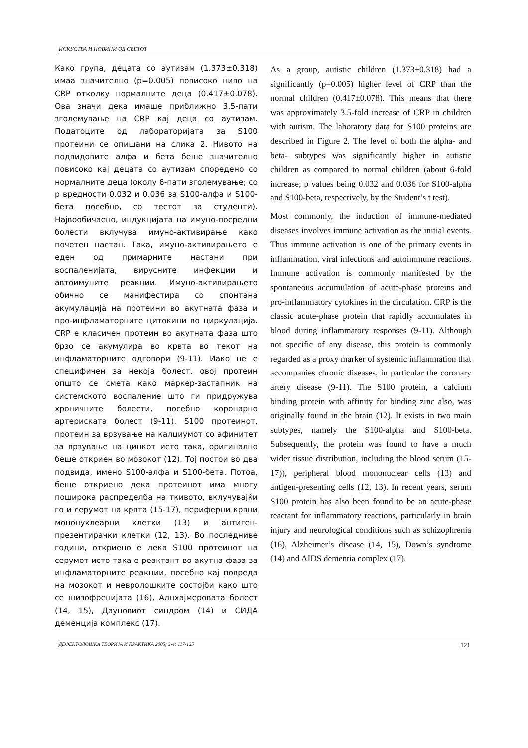ИСКУСТВА И НОВИНИ ОД СВЕТОТ
Како група, децата со аутизам (1.373±0.318) имаа значително (p=0.005) повисоко ниво на CRP отколку нормалните деца (0.417±0.078). Ова значи дека имаше приближно 3.5-пати зголемување на CRP кај деца со аутизам. Податоците од лабораторијата за S100 протеини се опишани на слика 2. Нивото на подвидовите алфа и бета беше значително повисоко кај децата со аутизам споредено со нормалните деца (околу 6-пати зголемување; со p вредности 0.032 и 0.036 за S100-алфа и S100-бета посебно, со тестот за студенти). Највообичаено, индукцијата на имуно-посредни болести вклучува имуно-активирање како почетен настан. Така, имуно-активирањето е еден од примарните настани при воспаленијата, вирусните инфекции и автоимуните реакции. Имуно-активирањето обично се манифестира со спонтана акумулација на протеини во акутната фаза и про-инфламаторните цитокини во циркулација. CRP е класичен протеин во акутната фаза што брзо се акумулира во крвта во текот на инфламаторните одговори (9-11). Иако не е специфичен за некоја болест, овој протеин општо се смета како маркер-застапник на системското воспаление што ги придружува хроничните болести, посебно коронарно артериската болест (9-11). S100 протеинот, протеин за врзување на калциумот со афинитет за врзување на цинкот исто така, оригинално беше откриен во мозокот (12). Тој постои во два подвида, имено S100-алфа и S100-бета. Потоа, беше откриено дека протеинот има многу поширока распределба на ткивото, вклучувајќи го и серумот на крвта (15-17), периферни крвни мононуклеарни клетки (13) и антиген-презентирачки клетки (12, 13). Во последниве години, откриено е дека S100 протеинот на серумот исто така е реактант во акутна фаза за инфламаторните реакции, посебно кај повреда на мозокот и невролошките состојби како што се шизофренијата (16), Алцхајмеровата болест (14, 15), Дауновиот синдром (14) и СИДА деменција комплекс (17).
As a group, autistic children (1.373±0.318) had a significantly (p=0.005) higher level of CRP than the normal children (0.417±0.078). This means that there was approximately 3.5-fold increase of CRP in children with autism. The laboratory data for S100 proteins are described in Figure 2. The level of both the alpha- and beta- subtypes was significantly higher in autistic children as compared to normal children (about 6-fold increase; p values being 0.032 and 0.036 for S100-alpha and S100-beta, respectively, by the Student’s t test).
Most commonly, the induction of immune-mediated diseases involves immune activation as the initial events. Thus immune activation is one of the primary events in inflammation, viral infections and autoimmune reactions. Immune activation is commonly manifested by the spontaneous accumulation of acute-phase proteins and pro-inflammatory cytokines in the circulation. CRP is the classic acute-phase protein that rapidly accumulates in blood during inflammatory responses (9-11). Although not specific of any disease, this protein is commonly regarded as a proxy marker of systemic inflammation that accompanies chronic diseases, in particular the coronary artery disease (9-11). The S100 protein, a calcium binding protein with affinity for binding zinc also, was originally found in the brain (12). It exists in two main subtypes, namely the S100-alpha and S100-beta. Subsequently, the protein was found to have a much wider tissue distribution, including the blood serum (15-17)), peripheral blood mononuclear cells (13) and antigen-presenting cells (12, 13). In recent years, serum S100 protein has also been found to be an acute-phase reactant for inflammatory reactions, particularly in brain injury and neurological conditions such as schizophrenia (16), Alzheimer’s disease (14, 15), Down’s syndrome (14) and AIDS dementia complex (17).
ДЕФЕКТОЛОШКА ТЕОРИЈА И ПРАКТИКА 2005; 3-4: 117-125 121